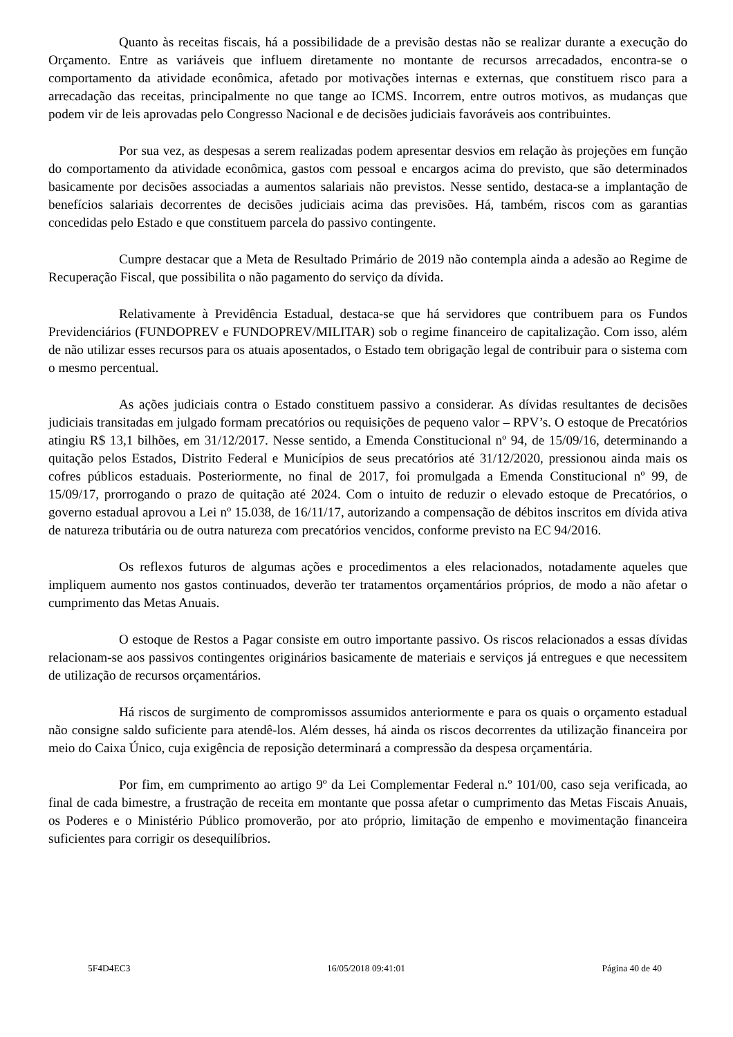Quanto às receitas fiscais, há a possibilidade de a previsão destas não se realizar durante a execução do Orçamento. Entre as variáveis que influem diretamente no montante de recursos arrecadados, encontra-se o comportamento da atividade econômica, afetado por motivações internas e externas, que constituem risco para a arrecadação das receitas, principalmente no que tange ao ICMS. Incorrem, entre outros motivos, as mudanças que podem vir de leis aprovadas pelo Congresso Nacional e de decisões judiciais favoráveis aos contribuintes.
Por sua vez, as despesas a serem realizadas podem apresentar desvios em relação às projeções em função do comportamento da atividade econômica, gastos com pessoal e encargos acima do previsto, que são determinados basicamente por decisões associadas a aumentos salariais não previstos. Nesse sentido, destaca-se a implantação de benefícios salariais decorrentes de decisões judiciais acima das previsões. Há, também, riscos com as garantias concedidas pelo Estado e que constituem parcela do passivo contingente.
Cumpre destacar que a Meta de Resultado Primário de 2019 não contempla ainda a adesão ao Regime de Recuperação Fiscal, que possibilita o não pagamento do serviço da dívida.
Relativamente à Previdência Estadual, destaca-se que há servidores que contribuem para os Fundos Previdenciários (FUNDOPREV e FUNDOPREV/MILITAR) sob o regime financeiro de capitalização. Com isso, além de não utilizar esses recursos para os atuais aposentados, o Estado tem obrigação legal de contribuir para o sistema com o mesmo percentual.
As ações judiciais contra o Estado constituem passivo a considerar. As dívidas resultantes de decisões judiciais transitadas em julgado formam precatórios ou requisições de pequeno valor – RPV’s. O estoque de Precatórios atingiu R$ 13,1 bilhões, em 31/12/2017. Nesse sentido, a Emenda Constitucional nº 94, de 15/09/16, determinando a quitação pelos Estados, Distrito Federal e Municípios de seus precatórios até 31/12/2020, pressionou ainda mais os cofres públicos estaduais. Posteriormente, no final de 2017, foi promulgada a Emenda Constitucional nº 99, de 15/09/17, prorrogando o prazo de quitação até 2024. Com o intuito de reduzir o elevado estoque de Precatórios, o governo estadual aprovou a Lei nº 15.038, de 16/11/17, autorizando a compensação de débitos inscritos em dívida ativa de natureza tributária ou de outra natureza com precatórios vencidos, conforme previsto na EC 94/2016.
Os reflexos futuros de algumas ações e procedimentos a eles relacionados, notadamente aqueles que impliquem aumento nos gastos continuados, deverão ter tratamentos orçamentários próprios, de modo a não afetar o cumprimento das Metas Anuais.
O estoque de Restos a Pagar consiste em outro importante passivo. Os riscos relacionados a essas dívidas relacionam-se aos passivos contingentes originários basicamente de materiais e serviços já entregues e que necessitem de utilização de recursos orçamentários.
Há riscos de surgimento de compromissos assumidos anteriormente e para os quais o orçamento estadual não consigne saldo suficiente para atendê-los. Além desses, há ainda os riscos decorrentes da utilização financeira por meio do Caixa Único, cuja exigência de reposição determinará a compressão da despesa orçamentária.
Por fim, em cumprimento ao artigo 9º da Lei Complementar Federal n.º 101/00, caso seja verificada, ao final de cada bimestre, a frustração de receita em montante que possa afetar o cumprimento das Metas Fiscais Anuais, os Poderes e o Ministério Público promoverão, por ato próprio, limitação de empenho e movimentação financeira suficientes para corrigir os desequilíbrios.
5F4D4EC3 16/05/2018 09:41:01 Página 40 de 40